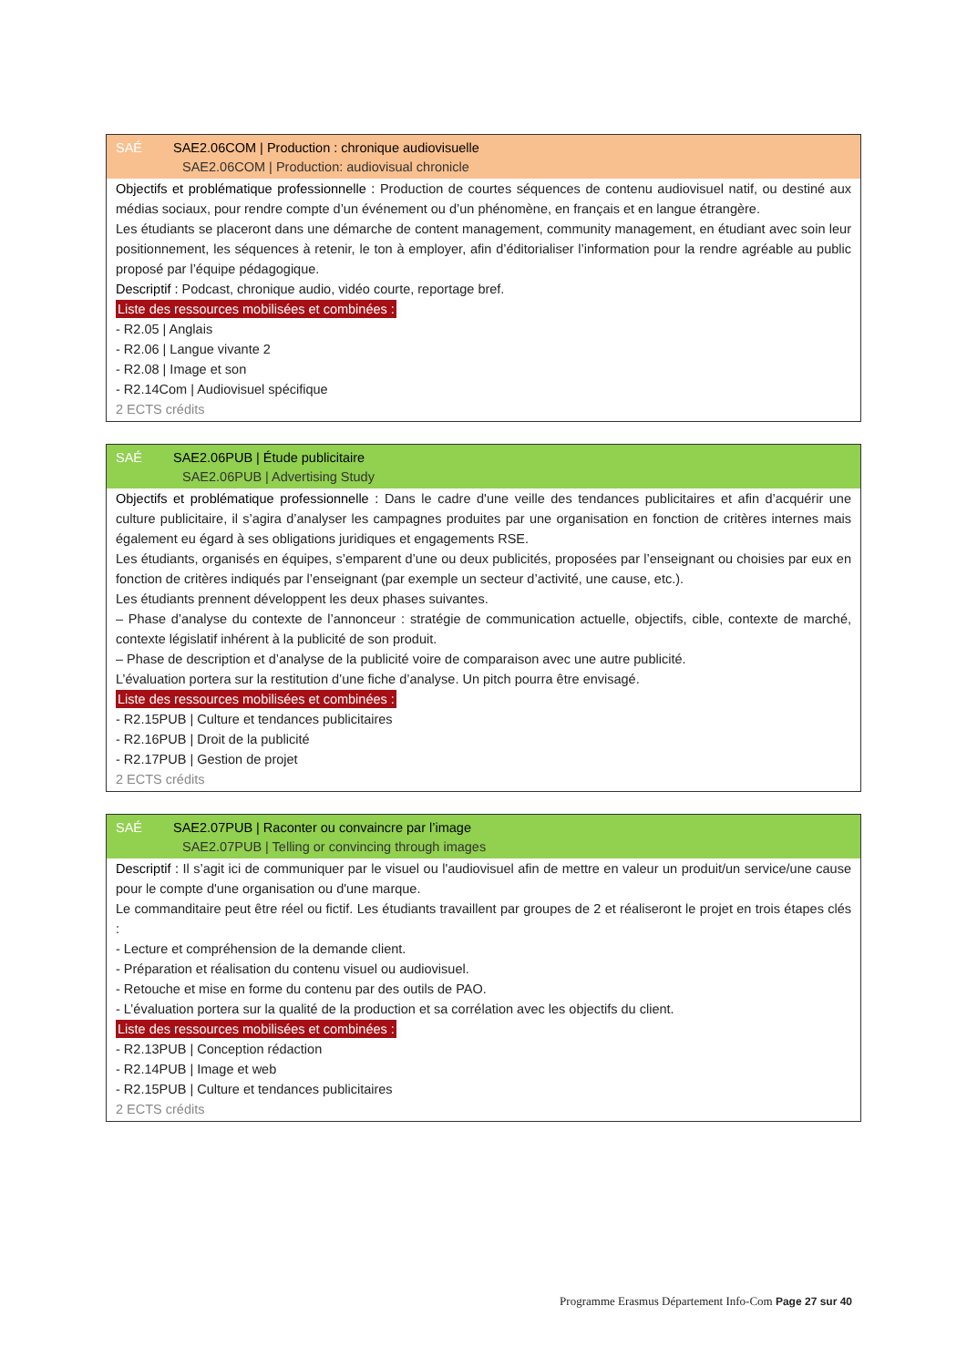SAÉ SAE2.06COM | Production : chronique audiovisuelle
SAE2.06COM | Production: audiovisual chronicle
Objectifs et problématique professionnelle : Production de courtes séquences de contenu audiovisuel natif, ou destiné aux médias sociaux, pour rendre compte d’un événement ou d’un phénomène, en français et en langue étrangère.
Les étudiants se placeront dans une démarche de content management, community management, en étudiant avec soin leur positionnement, les séquences à retenir, le ton à employer, afin d’éditorialiser l’information pour la rendre agréable au public proposé par l’équipe pédagogique.
Descriptif : Podcast, chronique audio, vidéo courte, reportage bref.
Liste des ressources mobilisées et combinées :
- R2.05 | Anglais
- R2.06 | Langue vivante 2
- R2.08 | Image et son
- R2.14Com | Audiovisuel spécifique
2 ECTS crédits
SAÉ SAE2.06PUB | Étude publicitaire
SAE2.06PUB | Advertising Study
Objectifs et problématique professionnelle : Dans le cadre d'une veille des tendances publicitaires et afin d’acquérir une culture publicitaire, il s’agira d’analyser les campagnes produites par une organisation en fonction de critères internes mais également eu égard à ses obligations juridiques et engagements RSE.
Les étudiants, organisés en équipes, s’emparent d’une ou deux publicités, proposées par l’enseignant ou choisies par eux en fonction de critères indiqués par l’enseignant (par exemple un secteur d’activité, une cause, etc.).
Les étudiants prennent développent les deux phases suivantes.
– Phase d’analyse du contexte de l’annonceur : stratégie de communication actuelle, objectifs, cible, contexte de marché, contexte législatif inhérent à la publicité de son produit.
– Phase de description et d’analyse de la publicité voire de comparaison avec une autre publicité.
L’évaluation portera sur la restitution d’une fiche d’analyse. Un pitch pourra être envisagé.
Liste des ressources mobilisées et combinées :
- R2.15PUB | Culture et tendances publicitaires
- R2.16PUB | Droit de la publicité
- R2.17PUB | Gestion de projet
2 ECTS crédits
SAÉ SAE2.07PUB | Raconter ou convaincre par l’image
SAE2.07PUB | Telling or convincing through images
Descriptif : Il s’agit ici de communiquer par le visuel ou l'audiovisuel afin de mettre en valeur un produit/un service/une cause pour le compte d'une organisation ou d'une marque.
Le commanditaire peut être réel ou fictif. Les étudiants travaillent par groupes de 2 et réaliseront le projet en trois étapes clés :
- Lecture et compréhension de la demande client.
- Préparation et réalisation du contenu visuel ou audiovisuel.
- Retouche et mise en forme du contenu par des outils de PAO.
- L’évaluation portera sur la qualité de la production et sa corrélation avec les objectifs du client.
Liste des ressources mobilisées et combinées :
- R2.13PUB | Conception rédaction
- R2.14PUB | Image et web
- R2.15PUB | Culture et tendances publicitaires
2 ECTS crédits
Programme Erasmus Département Info-Com Page 27 sur 40